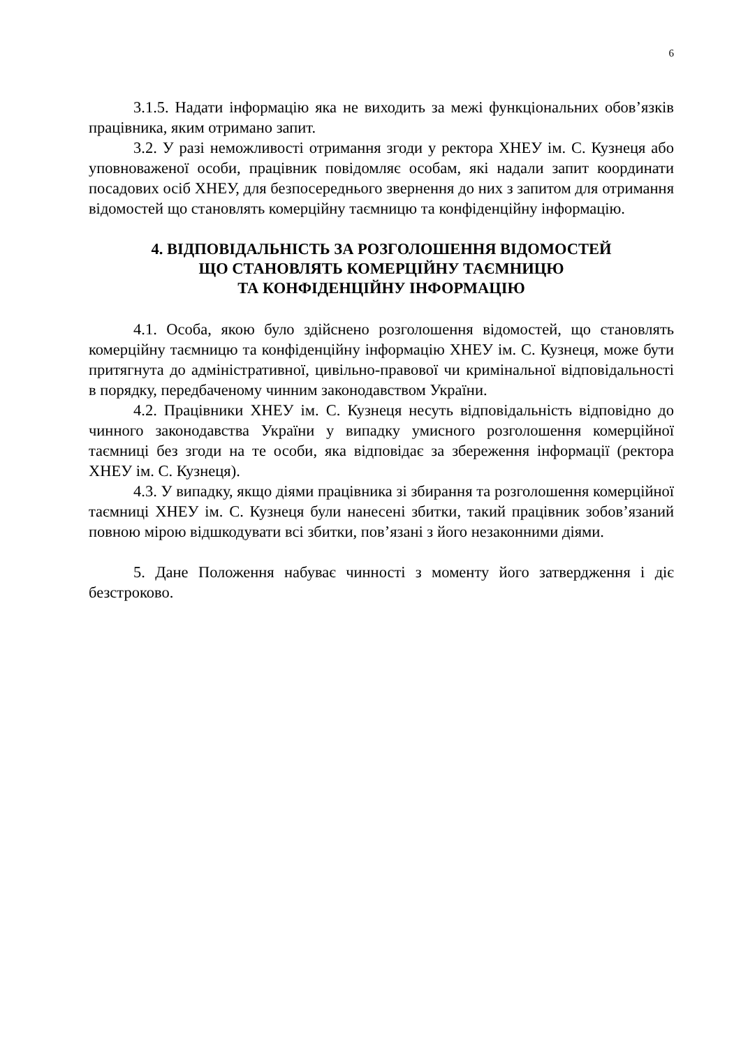6
3.1.5. Надати інформацію яка не виходить за межі функціональних обов’язків працівника, яким отримано запит.
3.2. У разі неможливості отримання згоди у ректора ХНЕУ ім. С. Кузнеця або уповноваженої особи, працівник повідомляє особам, які надали запит координати посадових осіб ХНЕУ, для безпосереднього звернення до них з запитом для отримання відомостей що становлять комерційну таємницю та конфіденційну інформацію.
4. ВІДПОВІДАЛЬНІСТЬ ЗА РОЗГОЛОШЕННЯ ВІДОМОСТЕЙ
ЩО СТАНОВЛЯТЬ КОМЕРЦІЙНУ ТАЄМНИЦЮ
ТА КОНФІДЕНЦІЙНУ ІНФОРМАЦІЮ
4.1. Особа, якою було здійснено розголошення відомостей, що становлять комерційну таємницю та конфіденційну інформацію ХНЕУ ім. С. Кузнеця, може бути притягнута до адміністративної, цивільно-правової чи кримінальної відповідальності в порядку, передбаченому чинним законодавством України.
4.2. Працівники ХНЕУ ім. С. Кузнеця несуть відповідальність відповідно до чинного законодавства України у випадку умисного розголошення комерційної таємниці без згоди на те особи, яка відповідає за збереження інформації (ректора ХНЕУ ім. С. Кузнеця).
4.3. У випадку, якщо діями працівника зі збирання та розголошення комерційної таємниці ХНЕУ ім. С. Кузнеця були нанесені збитки, такий працівник зобов’язаний повною мірою відшкодувати всі збитки, пов’язані з його незаконними діями.
5. Дане Положення набуває чинності з моменту його затвердження і діє безстроково.